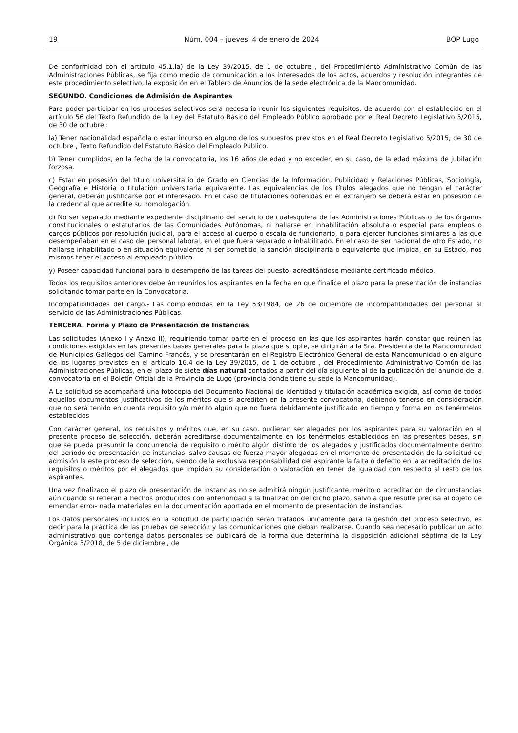19 Núm. 004 – jueves, 4 de enero de 2024 BOP Lugo
De conformidad con el artículo 45.1.la) de la Ley 39/2015, de 1 de octubre , del Procedimiento Administrativo Común de las Administraciones Públicas, se fija como medio de comunicación a los interesados de los actos, acuerdos y resolución integrantes de este procedimiento selectivo, la exposición en el Tablero de Anuncios de la sede electrónica de la Mancomunidad.
SEGUNDO. Condiciones de Admisión de Aspirantes
Para poder participar en los procesos selectivos será necesario reunir los siguientes requisitos, de acuerdo con el establecido en el artículo 56 del Texto Refundido de la Ley del Estatuto Básico del Empleado Público aprobado por el Real Decreto Legislativo 5/2015, de 30 de octubre :
la) Tener nacionalidad española o estar incurso en alguno de los supuestos previstos en el Real Decreto Legislativo 5/2015, de 30 de octubre , Texto Refundido del Estatuto Básico del Empleado Público.
b) Tener cumplidos, en la fecha de la convocatoria, los 16 años de edad y no exceder, en su caso, de la edad máxima de jubilación forzosa.
c) Estar en posesión del título universitario de Grado en Ciencias de la Información, Publicidad y Relaciones Públicas, Sociología, Geografía e Historia o titulación universitaria equivalente. Las equivalencias de los títulos alegados que no tengan el carácter general, deberán justificarse por el interesado. En el caso de titulaciones obtenidas en el extranjero se deberá estar en posesión de la credencial que acredite su homologación.
d) No ser separado mediante expediente disciplinario del servicio de cualesquiera de las Administraciones Públicas o de los órganos constitucionales o estatutarios de las Comunidades Autónomas, ni hallarse en inhabilitación absoluta o especial para empleos o cargos públicos por resolución judicial, para el acceso al cuerpo o escala de funcionario, o para ejercer funciones similares a las que desempeñaban en el caso del personal laboral, en el que fuera separado o inhabilitado. En el caso de ser nacional de otro Estado, no hallarse inhabilitado o en situación equivalente ni ser sometido la sanción disciplinaria o equivalente que impida, en su Estado, nos mismos tener el acceso al empleado público.
y) Poseer capacidad funcional para lo desempeño de las tareas del puesto, acreditándose mediante certificado médico.
Todos los requisitos anteriores deberán reunirlos los aspirantes en la fecha en que finalice el plazo para la presentación de instancias solicitando tomar parte en la Convocatoria.
Incompatibilidades del cargo.- Las comprendidas en la Ley 53/1984, de 26 de diciembre de incompatibilidades del personal al servicio de las Administraciones Públicas.
TERCERA. Forma y Plazo de Presentación de Instancias
Las solicitudes (Anexo I y Anexo II), requiriendo tomar parte en el proceso en las que los aspirantes harán constar que reúnen las condiciones exigidas en las presentes bases generales para la plaza que si opte, se dirigirán a la Sra. Presidenta de la Mancomunidad de Municipios Gallegos del Camino Francés, y se presentarán en el Registro Electrónico General de esta Mancomunidad o en alguno de los lugares previstos en el artículo 16.4 de la Ley 39/2015, de 1 de octubre , del Procedimiento Administrativo Común de las Administraciones Públicas, en el plazo de siete días natural contados a partir del día siguiente al de la publicación del anuncio de la convocatoria en el Boletín Oficial de la Provincia de Lugo (provincia donde tiene su sede la Mancomunidad).
A La solicitud se acompañará una fotocopia del Documento Nacional de Identidad y titulación académica exigida, así como de todos aquellos documentos justificativos de los méritos que si acrediten en la presente convocatoria, debiendo tenerse en consideración que no será tenido en cuenta requisito y/o mérito algún que no fuera debidamente justificado en tiempo y forma en los tenérmelos establecidos
Con carácter general, los requisitos y méritos que, en su caso, pudieran ser alegados por los aspirantes para su valoración en el presente proceso de selección, deberán acreditarse documentalmente en los tenérmelos establecidos en las presentes bases, sin que se pueda presumir la concurrencia de requisito o mérito algún distinto de los alegados y justificados documentalmente dentro del período de presentación de instancias, salvo causas de fuerza mayor alegadas en el momento de presentación de la solicitud de admisión la este proceso de selección, siendo de la exclusiva responsabilidad del aspirante la falta o defecto en la acreditación de los requisitos o méritos por el alegados que impidan su consideración o valoración en tener de igualdad con respecto al resto de los aspirantes.
Una vez finalizado el plazo de presentación de instancias no se admitirá ningún justificante, mérito o acreditación de circunstancias aún cuando si refieran a hechos producidos con anterioridad a la finalización del dicho plazo, salvo a que resulte precisa al objeto de emendar error- nada materiales en la documentación aportada en el momento de presentación de instancias.
Los datos personales incluidos en la solicitud de participación serán tratados únicamente para la gestión del proceso selectivo, es decir para la práctica de las pruebas de selección y las comunicaciones que deban realizarse. Cuando sea necesario publicar un acto administrativo que contenga datos personales se publicará de la forma que determina la disposición adicional séptima de la Ley Orgánica 3/2018, de 5 de diciembre , de